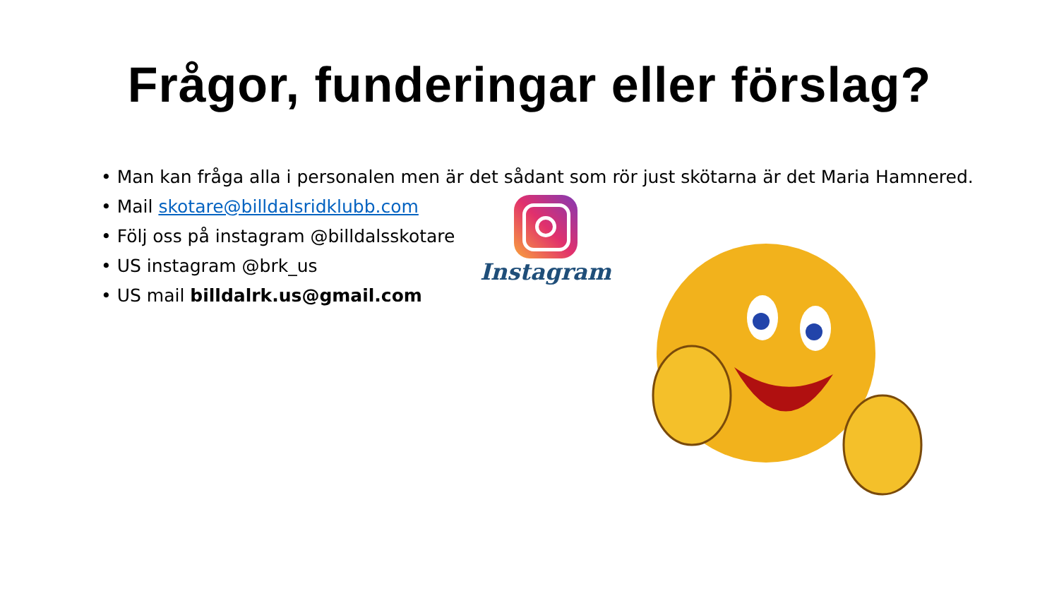Frågor, funderingar eller förslag?
• Man kan fråga alla i personalen men är det sådant som rör just skötarna är det Maria Hamnered.
• Mail skotare@billdalsridklubb.com
• Följ oss på instagram @billdalsskotare
• US instagram @brk_us
• US mail billdalrk.us@gmail.com
Instagram